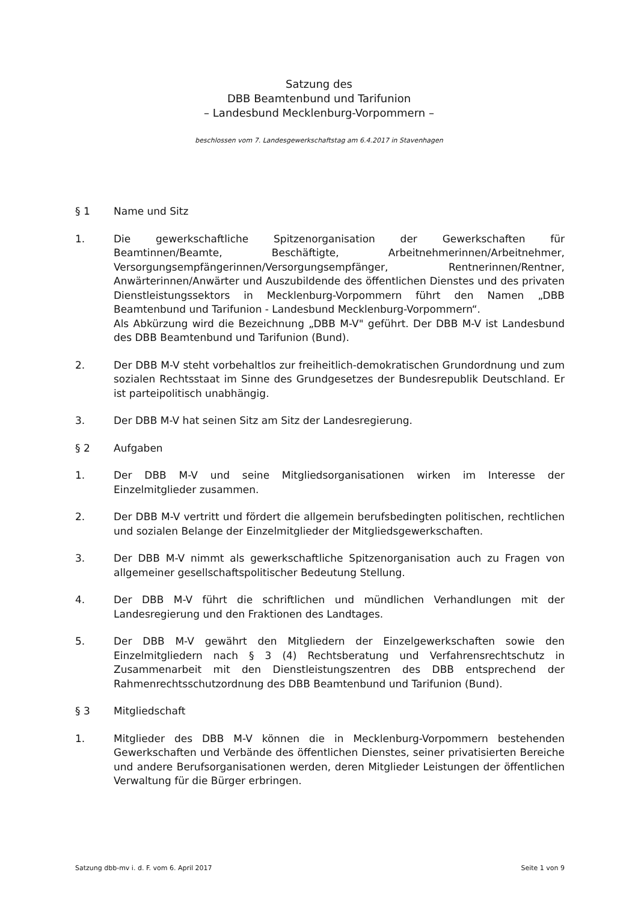Satzung des
DBB Beamtenbund und Tarifunion
– Landesbund Mecklenburg-Vorpommern –
beschlossen vom 7. Landesgewerkschaftstag am 6.4.2017 in Stavenhagen
§ 1 Name und Sitz
1. Die gewerkschaftliche Spitzenorganisation der Gewerkschaften für Beamtinnen/Beamte, Beschäftigte, Arbeitnehmerinnen/Arbeitnehmer, Versorgungsempfängerinnen/Versorgungsempfänger, Rentnerinnen/Rentner, Anwärterinnen/Anwärter und Auszubildende des öffentlichen Dienstes und des privaten Dienstleistungssektors in Mecklenburg-Vorpommern führt den Namen „DBB Beamtenbund und Tarifunion - Landesbund Mecklenburg-Vorpommern“.
Als Abkürzung wird die Bezeichnung „DBB M-V" geführt. Der DBB M-V ist Landesbund des DBB Beamtenbund und Tarifunion (Bund).
2. Der DBB M-V steht vorbehaltlos zur freiheitlich-demokratischen Grundordnung und zum sozialen Rechtsstaat im Sinne des Grundgesetzes der Bundesrepublik Deutschland. Er ist parteipolitisch unabhängig.
3. Der DBB M-V hat seinen Sitz am Sitz der Landesregierung.
§ 2 Aufgaben
1. Der DBB M-V und seine Mitgliedsorganisationen wirken im Interesse der Einzelmitglieder zusammen.
2. Der DBB M-V vertritt und fördert die allgemein berufsbedingten politischen, rechtlichen und sozialen Belange der Einzelmitglieder der Mitgliedsgewerkschaften.
3. Der DBB M-V nimmt als gewerkschaftliche Spitzenorganisation auch zu Fragen von allgemeiner gesellschaftspolitischer Bedeutung Stellung.
4. Der DBB M-V führt die schriftlichen und mündlichen Verhandlungen mit der Landesregierung und den Fraktionen des Landtages.
5. Der DBB M-V gewährt den Mitgliedern der Einzelgewerkschaften sowie den Einzelmitgliedern nach § 3 (4) Rechtsberatung und Verfahrensrechtschutz in Zusammenarbeit mit den Dienstleistungszentren des DBB entsprechend der Rahmenrechtsschutzordnung des DBB Beamtenbund und Tarifunion (Bund).
§ 3 Mitgliedschaft
1. Mitglieder des DBB M-V können die in Mecklenburg-Vorpommern bestehenden Gewerkschaften und Verbände des öffentlichen Dienstes, seiner privatisierten Bereiche und andere Berufsorganisationen werden, deren Mitglieder Leistungen der öffentlichen Verwaltung für die Bürger erbringen.
Satzung dbb-mv i. d. F. vom 6. April 2017 Seite 1 von 9